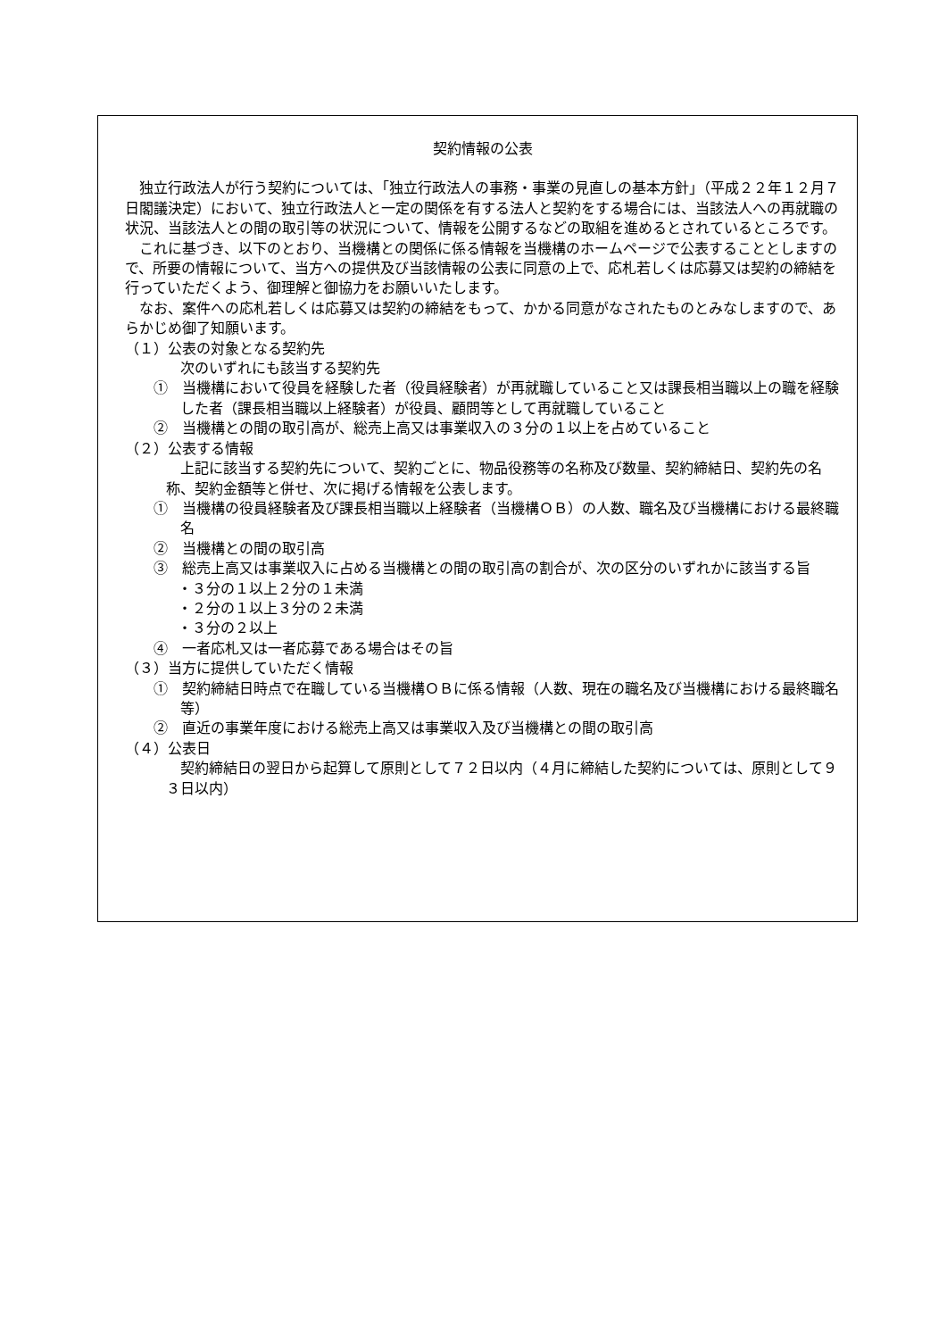契約情報の公表
独立行政法人が行う契約については、「独立行政法人の事務・事業の見直しの基本方針」（平成２２年１２月７日閣議決定）において、独立行政法人と一定の関係を有する法人と契約をする場合には、当該法人への再就職の状況、当該法人との間の取引等の状況について、情報を公開するなどの取組を進めるとされているところです。
これに基づき、以下のとおり、当機構との関係に係る情報を当機構のホームページで公表することとしますので、所要の情報について、当方への提供及び当該情報の公表に同意の上で、応札若しくは応募又は契約の締結を行っていただくよう、御理解と御協力をお願いいたします。
なお、案件への応札若しくは応募又は契約の締結をもって、かかる同意がなされたものとみなしますので、あらかじめ御了知願います。
（１）公表の対象となる契約先
次のいずれにも該当する契約先
①　当機構において役員を経験した者（役員経験者）が再就職していること又は課長相当職以上の職を経験した者（課長相当職以上経験者）が役員、顧問等として再就職していること
②　当機構との間の取引高が、総売上高又は事業収入の３分の１以上を占めていること
（２）公表する情報
上記に該当する契約先について、契約ごとに、物品役務等の名称及び数量、契約締結日、契約先の名称、契約金額等と併せ、次に掲げる情報を公表します。
①　当機構の役員経験者及び課長相当職以上経験者（当機構ＯＢ）の人数、職名及び当機構における最終職名
②　当機構との間の取引高
③　総売上高又は事業収入に占める当機構との間の取引高の割合が、次の区分のいずれかに該当する旨
・３分の１以上２分の１未満
・２分の１以上３分の２未満
・３分の２以上
④　一者応札又は一者応募である場合はその旨
（３）当方に提供していただく情報
①　契約締結日時点で在職している当機構ＯＢに係る情報（人数、現在の職名及び当機構における最終職名等）
②　直近の事業年度における総売上高又は事業収入及び当機構との間の取引高
（４）公表日
契約締結日の翌日から起算して原則として７２日以内（４月に締結した契約については、原則として９３日以内）